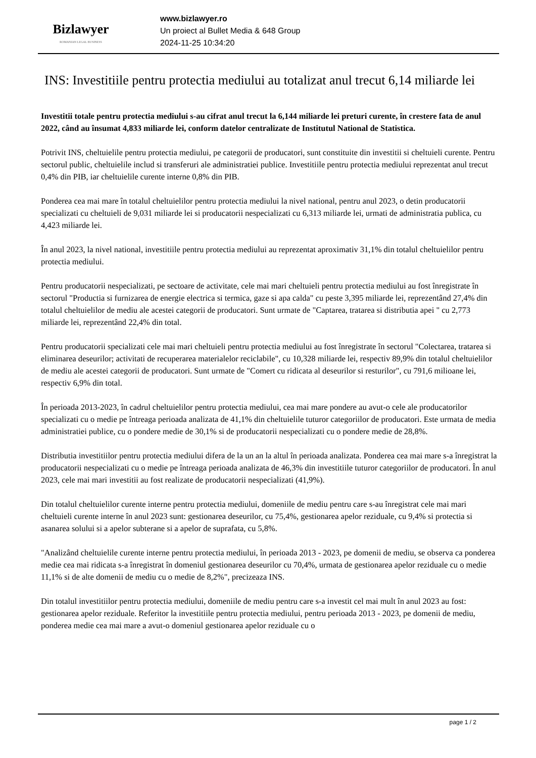Bizlawyer
ROMANIAN LEGAL BUSINESS
www.bizlawyer.ro
Un proiect al Bullet Media & 648 Group
2024-11-25 10:34:20
INS: Investitiile pentru protectia mediului au totalizat anul trecut 6,14 miliarde lei
Investitii totale pentru protectia mediului s-au cifrat anul trecut la 6,144 miliarde lei preturi curente, în crestere fata de anul 2022, când au însumat 4,833 miliarde lei, conform datelor centralizate de Institutul National de Statistica.
Potrivit INS, cheltuielile pentru protectia mediului, pe categorii de producatori, sunt constituite din investitii si cheltuieli curente. Pentru sectorul public, cheltuielile includ si transferuri ale administratiei publice. Investitiile pentru protectia mediului reprezentat anul trecut 0,4% din PIB, iar cheltuielile curente interne 0,8% din PIB.
Ponderea cea mai mare în totalul cheltuielilor pentru protectia mediului la nivel national, pentru anul 2023, o detin producatorii specializati cu cheltuieli de 9,031 miliarde lei si producatorii nespecializati cu 6,313 miliarde lei, urmati de administratia publica, cu 4,423 miliarde lei.
În anul 2023, la nivel national, investitiile pentru protectia mediului au reprezentat aproximativ 31,1% din totalul cheltuielilor pentru protectia mediului.
Pentru producatorii nespecializati, pe sectoare de activitate, cele mai mari cheltuieli pentru protectia mediului au fost înregistrate în sectorul "Productia si furnizarea de energie electrica si termica, gaze si apa calda" cu peste 3,395 miliarde lei, reprezentând 27,4% din totalul cheltuielilor de mediu ale acestei categorii de producatori. Sunt urmate de "Captarea, tratarea si distributia apei " cu 2,773 miliarde lei, reprezentând 22,4% din total.
Pentru producatorii specializati cele mai mari cheltuieli pentru protectia mediului au fost înregistrate în sectorul "Colectarea, tratarea si eliminarea deseurilor; activitati de recuperarea materialelor reciclabile", cu 10,328 miliarde lei, respectiv 89,9% din totalul cheltuielilor de mediu ale acestei categorii de producatori. Sunt urmate de "Comert cu ridicata al deseurilor si resturilor", cu 791,6 milioane lei, respectiv 6,9% din total.
În perioada 2013-2023, în cadrul cheltuielilor pentru protectia mediului, cea mai mare pondere au avut-o cele ale producatorilor specializati cu o medie pe întreaga perioada analizata de 41,1% din cheltuielile tuturor categoriilor de producatori. Este urmata de media administratiei publice, cu o pondere medie de 30,1% si de producatorii nespecializati cu o pondere medie de 28,8%.
Distributia investitiilor pentru protectia mediului difera de la un an la altul în perioada analizata. Ponderea cea mai mare s-a înregistrat la producatorii nespecializati cu o medie pe întreaga perioada analizata de 46,3% din investitiile tuturor categoriilor de producatori. În anul 2023, cele mai mari investitii au fost realizate de producatorii nespecializati (41,9%).
Din totalul cheltuielilor curente interne pentru protectia mediului, domeniile de mediu pentru care s-au înregistrat cele mai mari cheltuieli curente interne în anul 2023 sunt: gestionarea deseurilor, cu 75,4%, gestionarea apelor reziduale, cu 9,4% si protectia si asanarea solului si a apelor subterane si a apelor de suprafata, cu 5,8%.
"Analizând cheltuielile curente interne pentru protectia mediului, în perioada 2013 - 2023, pe domenii de mediu, se observa ca ponderea medie cea mai ridicata s-a înregistrat în domeniul gestionarea deseurilor cu 70,4%, urmata de gestionarea apelor reziduale cu o medie 11,1% si de alte domenii de mediu cu o medie de 8,2%", precizeaza INS.
Din totalul investitiilor pentru protectia mediului, domeniile de mediu pentru care s-a investit cel mai mult în anul 2023 au fost: gestionarea apelor reziduale. Referitor la investitiile pentru protectia mediului, pentru perioada 2013 - 2023, pe domenii de mediu, ponderea medie cea mai mare a avut-o domeniul gestionarea apelor reziduale cu o
page 1 / 2